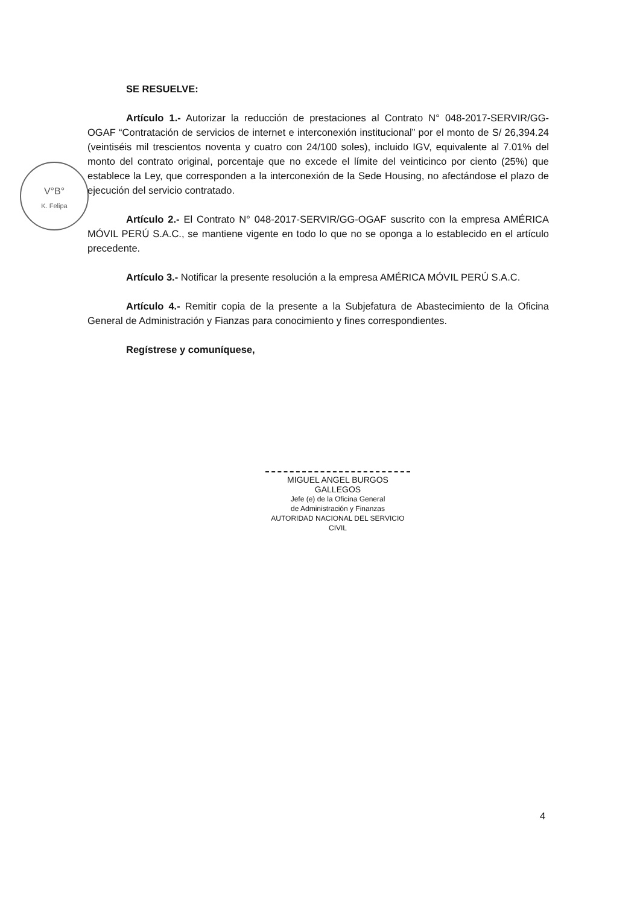V°B°
K. Felipa
SE RESUELVE:
Artículo 1.- Autorizar la reducción de prestaciones al Contrato N° 048-2017-SERVIR/GG-OGAF “Contratación de servicios de internet e interconexión institucional” por el monto de S/ 26,394.24 (veintiséis mil trescientos noventa y cuatro con 24/100 soles), incluido IGV, equivalente al 7.01% del monto del contrato original, porcentaje que no excede el límite del veinticinco por ciento (25%) que establece la Ley, que corresponden a la interconexión de la Sede Housing, no afectándose el plazo de ejecución del servicio contratado.
Artículo 2.- El Contrato N° 048-2017-SERVIR/GG-OGAF suscrito con la empresa AMÉRICA MÓVIL PERÚ S.A.C., se mantiene vigente en todo lo que no se oponga a lo establecido en el artículo precedente.
Artículo 3.- Notificar la presente resolución a la empresa AMÉRICA MÓVIL PERÚ S.A.C.
Artículo 4.- Remitir copia de la presente a la Subjefatura de Abastecimiento de la Oficina General de Administración y Fianzas para conocimiento y fines correspondientes.
Regístrese y comuníquese,
MIGUEL ANGEL BURGOS GALLEGOS
Jefe (e) de la Oficina General
de Administración y Finanzas
AUTORIDAD NACIONAL DEL SERVICIO CIVIL
4